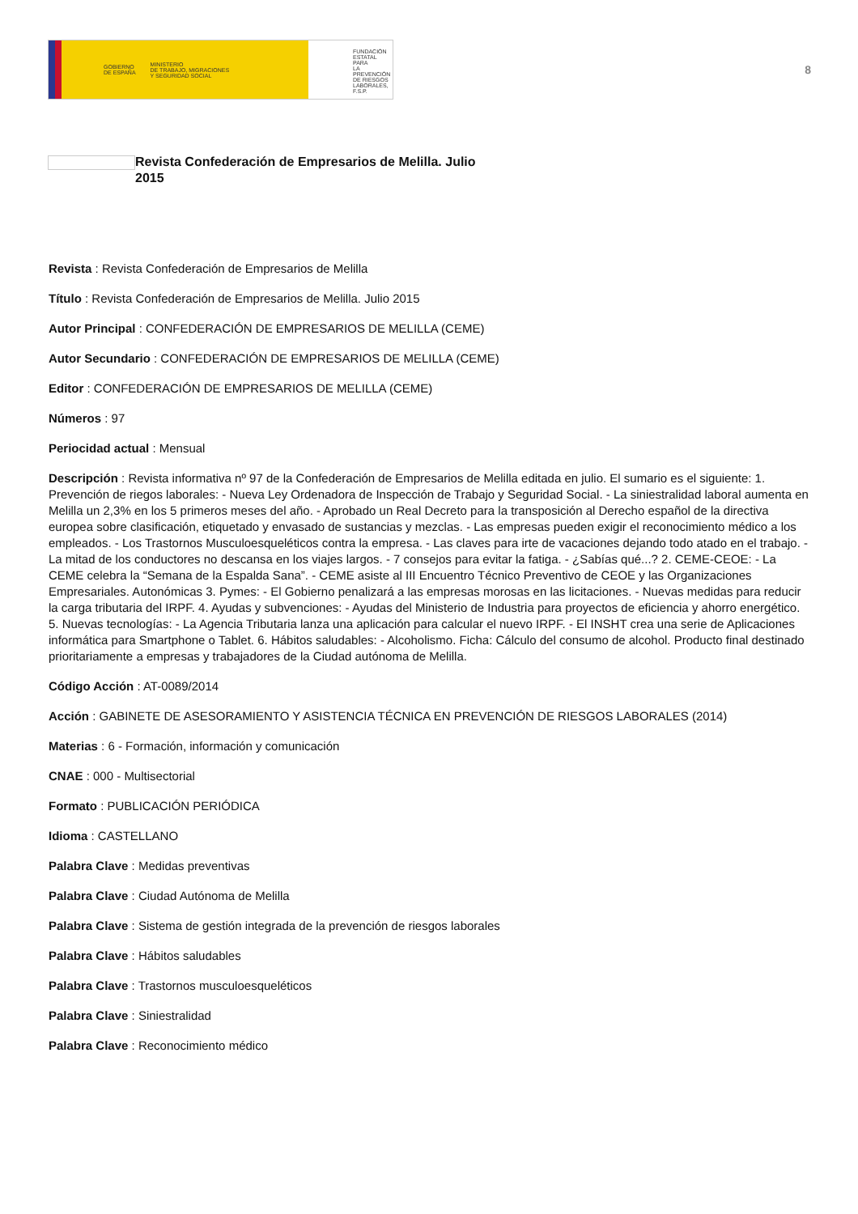GOBIERNO
DE ESPAÑA MINISTERIO
DE TRABAJO, MIGRACIONES
Y SEGURIDAD SOCIAL
FUNDACIÓN
ESTATAL PARA
LA PREVENCIÓN
DE RIESGOS
LABORALES, F.S.P.
8
Revista Confederación de Empresarios de Melilla. Julio 2015
Revista : Revista Confederación de Empresarios de Melilla
Título : Revista Confederación de Empresarios de Melilla. Julio 2015
Autor Principal : CONFEDERACIÓN DE EMPRESARIOS DE MELILLA (CEME)
Autor Secundario : CONFEDERACIÓN DE EMPRESARIOS DE MELILLA (CEME)
Editor : CONFEDERACIÓN DE EMPRESARIOS DE MELILLA (CEME)
Números : 97
Periocidad actual : Mensual
Descripción : Revista informativa nº 97 de la Confederación de Empresarios de Melilla editada en julio. El sumario es el siguiente: 1. Prevención de riegos laborales: - Nueva Ley Ordenadora de Inspección de Trabajo y Seguridad Social. - La siniestralidad laboral aumenta en Melilla un 2,3% en los 5 primeros meses del año. - Aprobado un Real Decreto para la transposición al Derecho español de la directiva europea sobre clasificación, etiquetado y envasado de sustancias y mezclas. - Las empresas pueden exigir el reconocimiento médico a los empleados. - Los Trastornos Musculoesqueléticos contra la empresa. - Las claves para irte de vacaciones dejando todo atado en el trabajo. - La mitad de los conductores no descansa en los viajes largos. - 7 consejos para evitar la fatiga. - ¿Sabías qué...? 2. CEME-CEOE: - La CEME celebra la “Semana de la Espalda Sana”. - CEME asiste al III Encuentro Técnico Preventivo de CEOE y las Organizaciones Empresariales. Autonómicas 3. Pymes: - El Gobierno penalizará a las empresas morosas en las licitaciones. - Nuevas medidas para reducir la carga tributaria del IRPF. 4. Ayudas y subvenciones: - Ayudas del Ministerio de Industria para proyectos de eficiencia y ahorro energético. 5. Nuevas tecnologías: - La Agencia Tributaria lanza una aplicación para calcular el nuevo IRPF. - El INSHT crea una serie de Aplicaciones informática para Smartphone o Tablet. 6. Hábitos saludables: - Alcoholismo. Ficha: Cálculo del consumo de alcohol. Producto final destinado prioritariamente a empresas y trabajadores de la Ciudad autónoma de Melilla.
Código Acción : AT-0089/2014
Acción : GABINETE DE ASESORAMIENTO Y ASISTENCIA TÉCNICA EN PREVENCIÓN DE RIESGOS LABORALES (2014)
Materias : 6 - Formación, información y comunicación
CNAE : 000 - Multisectorial
Formato : PUBLICACIÓN PERIÓDICA
Idioma : CASTELLANO
Palabra Clave : Medidas preventivas
Palabra Clave : Ciudad Autónoma de Melilla
Palabra Clave : Sistema de gestión integrada de la prevención de riesgos laborales
Palabra Clave : Hábitos saludables
Palabra Clave : Trastornos musculoesqueléticos
Palabra Clave : Siniestralidad
Palabra Clave : Reconocimiento médico